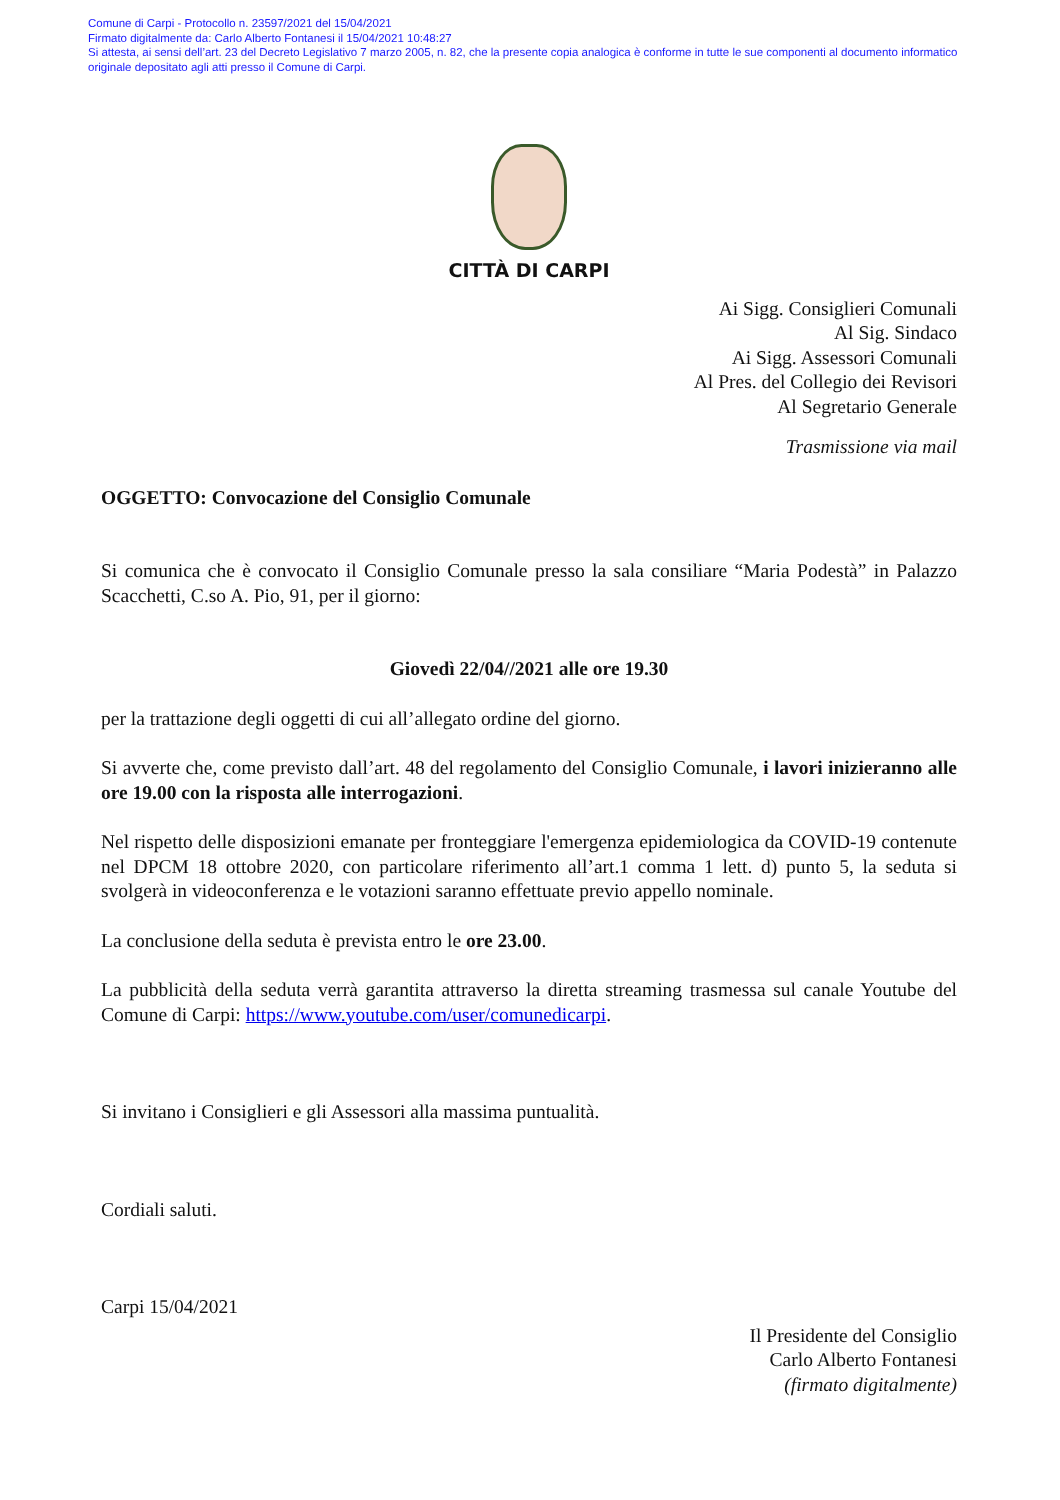Comune di Carpi - Protocollo n. 23597/2021 del 15/04/2021
Firmato digitalmente da: Carlo Alberto Fontanesi il 15/04/2021 10:48:27
Si attesta, ai sensi dell’art. 23 del Decreto Legislativo 7 marzo 2005, n. 82, che la presente copia analogica è conforme in tutte le sue componenti al documento informatico originale depositato agli atti presso il Comune di Carpi.
CITTÀ DI CARPI
Ai Sigg. Consiglieri Comunali
Al Sig. Sindaco
Ai Sigg. Assessori Comunali
Al Pres. del Collegio dei Revisori
Al Segretario Generale
Trasmissione via mail
OGGETTO: Convocazione del Consiglio Comunale
Si comunica che è convocato il Consiglio Comunale presso la sala consiliare “Maria Podestà” in Palazzo Scacchetti, C.so A. Pio, 91, per il giorno:
Giovedì 22/04//2021 alle ore 19.30
per la trattazione degli oggetti di cui all’allegato ordine del giorno.
Si avverte che, come previsto dall’art. 48 del regolamento del Consiglio Comunale, i lavori inizieranno alle ore 19.00 con la risposta alle interrogazioni.
Nel rispetto delle disposizioni emanate per fronteggiare l'emergenza epidemiologica da COVID-19 contenute nel DPCM 18 ottobre 2020, con particolare riferimento all’art.1 comma 1 lett. d) punto 5, la seduta si svolgerà in videoconferenza e le votazioni saranno effettuate previo appello nominale.
La conclusione della seduta è prevista entro le ore 23.00.
La pubblicità della seduta verrà garantita attraverso la diretta streaming trasmessa sul canale Youtube del Comune di Carpi: https://www.youtube.com/user/comunedicarpi.
Si invitano i Consiglieri e gli Assessori alla massima puntualità.
Cordiali saluti.
Carpi 15/04/2021
Il Presidente del Consiglio
Carlo Alberto Fontanesi
(firmato digitalmente)